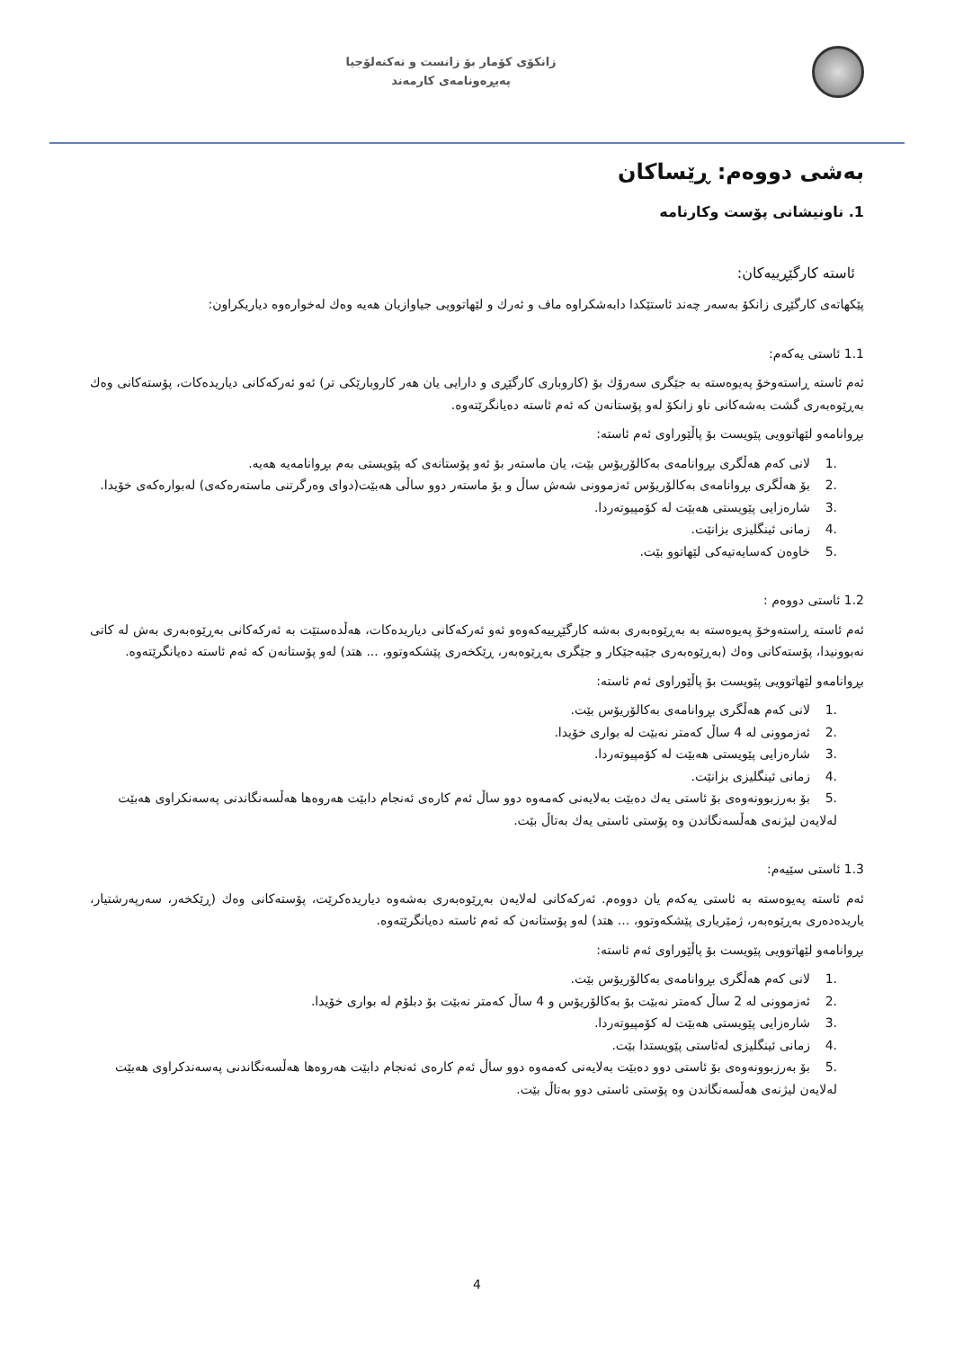زانکۆی کۆمار بۆ زانست و تەکنەلۆجیا
پەیڕەونامەی کارمەند
بەشی دووەم: ڕێساکان
1. ناونیشانی پۆست وکارنامە
ئاستە کارگێڕییەکان:
پێکهاتەی کارگێڕی زانکۆ بەسەر چەند ئاستێکدا دابەشکراوە ماف و ئەرك و لێهاتوویی جیاوازیان هەیە وەك لەخوارەوە دیاریکراون:
1.1 ئاستی یەکەم:
ئەم ئاستە ڕاستەوخۆ پەیوەستە بە جێگری سەرۆك بۆ (کاروباری کارگێڕی و دارایی یان هەر کاروبارێکی تر) ئەو ئەرکەکانی دیاریدەکات، پۆستەکانی وەك بەڕێوەبەری گشت بەشەکانی ناو زانکۆ لەو پۆستانەن کە ئەم ئاستە دەیانگرێتەوە.
بڕوانامەو لێهاتوویی پێویست بۆ پاڵێوراوی ئەم ئاستە:
.1 لانی کەم هەڵگری بڕوانامەی بەکالۆریۆس بێت، یان ماستەر بۆ ئەو پۆستانەی کە پێویستی بەم بڕوانامەیە هەیە.
.2 بۆ هەڵگری بڕوانامەی بەکالۆریۆس ئەزموونی شەش ساڵ و بۆ ماستەر دوو ساڵی هەبێت(دوای وەرگرتنی ماستەرەکەی) لەبوارەکەی خۆیدا.
.3 شارەزایی پێویستی هەبێت لە کۆمپیوتەردا.
.4 زمانی ئینگلیزی بزانێت.
.5 خاوەن کەسایەتیەکی لێهاتوو بێت.
1.2 ئاستی دووەم :
ئەم ئاستە ڕاستەوخۆ پەیوەستە بە بەڕێوەبەری بەشە کارگێڕییەکەوەو ئەو ئەرکەکانی دیاریدەکات، هەڵدەستێت بە ئەرکەکانی بەڕێوەبەری بەش لە کاتی نەبوونیدا، پۆستەکانی وەك (بەڕێوەبەری جێبەجێکار و جێگری بەڕێوەبەر، ڕێکخەری پێشکەوتوو، ... هتد) لەو پۆستانەن کە ئەم ئاستە دەیانگرێتەوە.
بڕوانامەو لێهاتوویی پێویست بۆ پاڵێوراوی ئەم ئاستە:
.1 لانی کەم هەڵگری بڕوانامەی بەکالۆریۆس بێت.
.2 ئەزموونی لە 4 ساڵ کەمتر نەبێت لە بواری خۆیدا.
.3 شارەزایی پێویستی هەبێت لە کۆمپیوتەردا.
.4 زمانی ئینگلیزی بزانێت.
.5 بۆ بەرزبوونەوەی بۆ ئاستی یەك دەبێت بەلایەنی کەمەوە دوو ساڵ ئەم کارەی ئەنجام دابێت هەروەها هەڵسەنگاندنی پەسەنکراوی هەبێت لەلایەن لیژنەی هەڵسەنگاندن وە پۆستی ئاستی یەك بەتاڵ بێت.
1.3 ئاستی سێیەم:
ئەم ئاستە پەیوەستە بە ئاستی یەکەم یان دووەم. ئەرکەکانی لەلایەن بەڕێوەبەری بەشەوە دیاریدەکرێت، پۆستەکانی وەك (ڕێکخەر، سەرپەرشتیار، یاریدەدەری بەڕێوەبەر، ژمێریاری پێشکەوتوو، ... هتد) لەو پۆستانەن کە ئەم ئاستە دەیانگرێتەوە.
بڕوانامەو لێهاتوویی پێویست بۆ پاڵێوراوی ئەم ئاستە:
.1 لانی کەم هەڵگری بڕوانامەی بەکالۆریۆس بێت.
.2 ئەزموونی لە 2 ساڵ کەمتر نەبێت بۆ بەکالۆریۆس و 4 ساڵ کەمتر نەبێت بۆ دبلۆم لە بواری خۆیدا.
.3 شارەزایی پێویستی هەبێت لە کۆمپیوتەردا.
.4 زمانی ئینگلیزی لەئاستی پێویستدا بێت.
.5 بۆ بەرزبوونەوەی بۆ ئاستی دوو دەبێت بەلایەنی کەمەوە دوو ساڵ ئەم کارەی ئەنجام دابێت هەروەها هەڵسەنگاندنی پەسەندکراوی هەبێت لەلایەن لیژنەی هەڵسەنگاندن وە پۆستی ئاستی دوو بەتاڵ بێت.
4